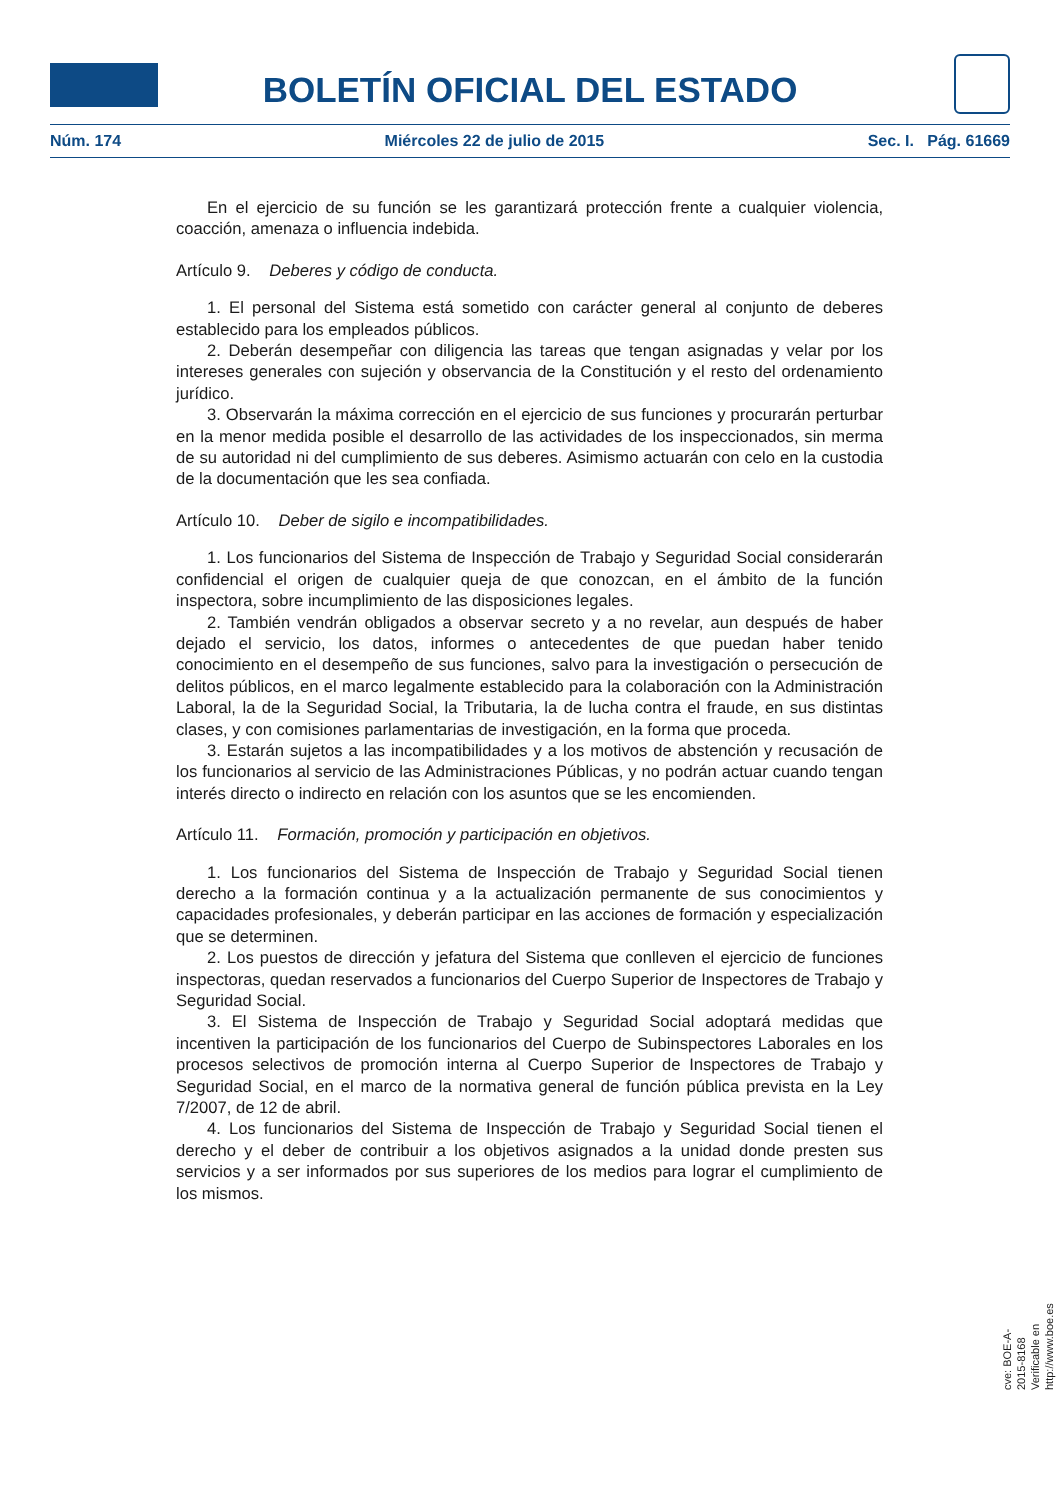BOLETÍN OFICIAL DEL ESTADO
Núm. 174 Miércoles 22 de julio de 2015 Sec. I. Pág. 61669
En el ejercicio de su función se les garantizará protección frente a cualquier violencia, coacción, amenaza o influencia indebida.
Artículo 9. Deberes y código de conducta.
1. El personal del Sistema está sometido con carácter general al conjunto de deberes establecido para los empleados públicos.
2. Deberán desempeñar con diligencia las tareas que tengan asignadas y velar por los intereses generales con sujeción y observancia de la Constitución y el resto del ordenamiento jurídico.
3. Observarán la máxima corrección en el ejercicio de sus funciones y procurarán perturbar en la menor medida posible el desarrollo de las actividades de los inspeccionados, sin merma de su autoridad ni del cumplimiento de sus deberes. Asimismo actuarán con celo en la custodia de la documentación que les sea confiada.
Artículo 10. Deber de sigilo e incompatibilidades.
1. Los funcionarios del Sistema de Inspección de Trabajo y Seguridad Social considerarán confidencial el origen de cualquier queja de que conozcan, en el ámbito de la función inspectora, sobre incumplimiento de las disposiciones legales.
2. También vendrán obligados a observar secreto y a no revelar, aun después de haber dejado el servicio, los datos, informes o antecedentes de que puedan haber tenido conocimiento en el desempeño de sus funciones, salvo para la investigación o persecución de delitos públicos, en el marco legalmente establecido para la colaboración con la Administración Laboral, la de la Seguridad Social, la Tributaria, la de lucha contra el fraude, en sus distintas clases, y con comisiones parlamentarias de investigación, en la forma que proceda.
3. Estarán sujetos a las incompatibilidades y a los motivos de abstención y recusación de los funcionarios al servicio de las Administraciones Públicas, y no podrán actuar cuando tengan interés directo o indirecto en relación con los asuntos que se les encomienden.
Artículo 11. Formación, promoción y participación en objetivos.
1. Los funcionarios del Sistema de Inspección de Trabajo y Seguridad Social tienen derecho a la formación continua y a la actualización permanente de sus conocimientos y capacidades profesionales, y deberán participar en las acciones de formación y especialización que se determinen.
2. Los puestos de dirección y jefatura del Sistema que conlleven el ejercicio de funciones inspectoras, quedan reservados a funcionarios del Cuerpo Superior de Inspectores de Trabajo y Seguridad Social.
3. El Sistema de Inspección de Trabajo y Seguridad Social adoptará medidas que incentiven la participación de los funcionarios del Cuerpo de Subinspectores Laborales en los procesos selectivos de promoción interna al Cuerpo Superior de Inspectores de Trabajo y Seguridad Social, en el marco de la normativa general de función pública prevista en la Ley 7/2007, de 12 de abril.
4. Los funcionarios del Sistema de Inspección de Trabajo y Seguridad Social tienen el derecho y el deber de contribuir a los objetivos asignados a la unidad donde presten sus servicios y a ser informados por sus superiores de los medios para lograr el cumplimiento de los mismos.
cve: BOE-A-2015-8168
Verificable en http://www.boe.es